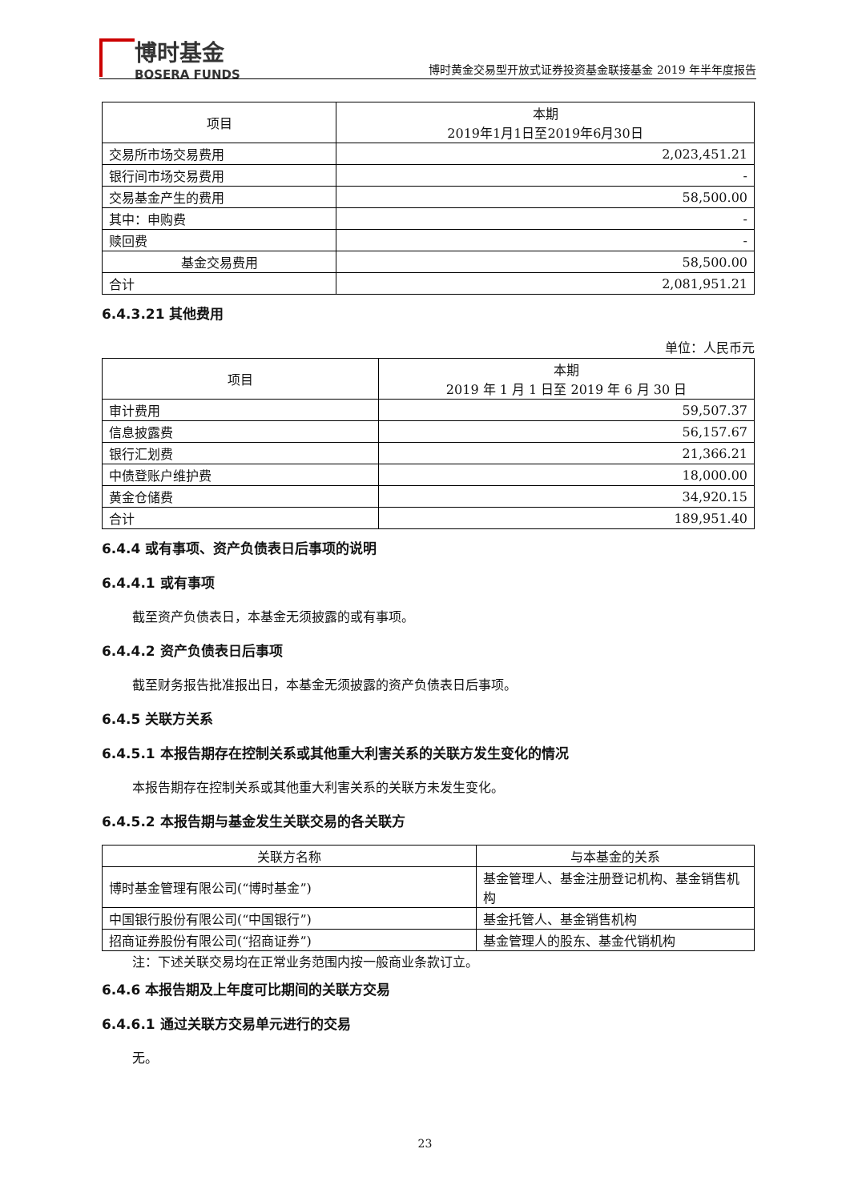博时基金
BOSERA FUNDS
博时黄金交易型开放式证券投资基金联接基金 2019 年半年度报告
| 项目 | 本期 2019年1月1日至2019年6月30日 |
| --- | --- |
| 交易所市场交易费用 | 2,023,451.21 |
| 银行间市场交易费用 | - |
| 交易基金产生的费用 | 58,500.00 |
| 其中：申购费 | - |
| 赎回费 | - |
| 基金交易费用 | 58,500.00 |
| 合计 | 2,081,951.21 |
6.4.3.21 其他费用
单位：人民币元
| 项目 | 本期 2019 年 1 月 1 日至 2019 年 6 月 30 日 |
| --- | --- |
| 审计费用 | 59,507.37 |
| 信息披露费 | 56,157.67 |
| 银行汇划费 | 21,366.21 |
| 中债登账户维护费 | 18,000.00 |
| 黄金仓储费 | 34,920.15 |
| 合计 | 189,951.40 |
6.4.4 或有事项、资产负债表日后事项的说明
6.4.4.1 或有事项
截至资产负债表日，本基金无须披露的或有事项。
6.4.4.2 资产负债表日后事项
截至财务报告批准报出日，本基金无须披露的资产负债表日后事项。
6.4.5 关联方关系
6.4.5.1 本报告期存在控制关系或其他重大利害关系的关联方发生变化的情况
本报告期存在控制关系或其他重大利害关系的关联方未发生变化。
6.4.5.2 本报告期与基金发生关联交易的各关联方
| 关联方名称 | 与本基金的关系 |
| --- | --- |
| 博时基金管理有限公司(“博时基金”) | 基金管理人、基金注册登记机构、基金销售机构 |
| 中国银行股份有限公司(“中国银行”) | 基金托管人、基金销售机构 |
| 招商证券股份有限公司(“招商证券”) | 基金管理人的股东、基金代销机构 |
注：下述关联交易均在正常业务范围内按一般商业条款订立。
6.4.6 本报告期及上年度可比期间的关联方交易
6.4.6.1 通过关联方交易单元进行的交易
无。
23